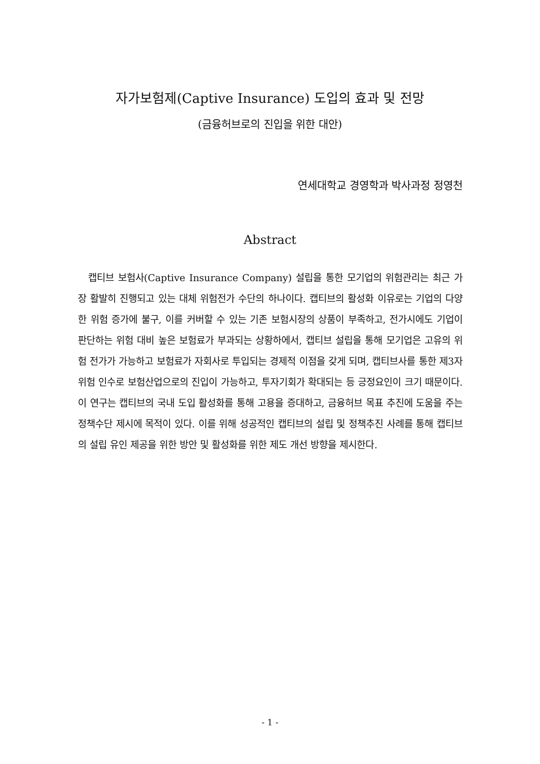자가보험제(Captive Insurance) 도입의 효과 및 전망
(금융허브로의 진입을 위한 대안)
연세대학교 경영학과 박사과정 정영천
Abstract
캡티브 보험사(Captive Insurance Company) 설립을 통한 모기업의 위험관리는 최근 가장 활발히 진행되고 있는 대체 위험전가 수단의 하나이다. 캡티브의 활성화 이유로는 기업의 다양한 위험 증가에 불구, 이를 커버할 수 있는 기존 보험시장의 상품이 부족하고, 전가시에도 기업이 판단하는 위험 대비 높은 보험료가 부과되는 상황하에서, 캡티브 설립을 통해 모기업은 고유의 위험 전가가 가능하고 보험료가 자회사로 투입되는 경제적 이점을 갖게 되며, 캡티브사를 통한 제3자 위험 인수로 보험산업으로의 진입이 가능하고, 투자기회가 확대되는 등 긍정요인이 크기 때문이다. 이 연구는 캡티브의 국내 도입 활성화를 통해 고용을 증대하고, 금융허브 목표 추진에 도움을 주는 정책수단 제시에 목적이 있다. 이를 위해 성공적인 캡티브의 설립 및 정책추진 사례를 통해 캡티브의 설립 유인 제공을 위한 방안 및 활성화를 위한 제도 개선 방향을 제시한다.
- 1 -